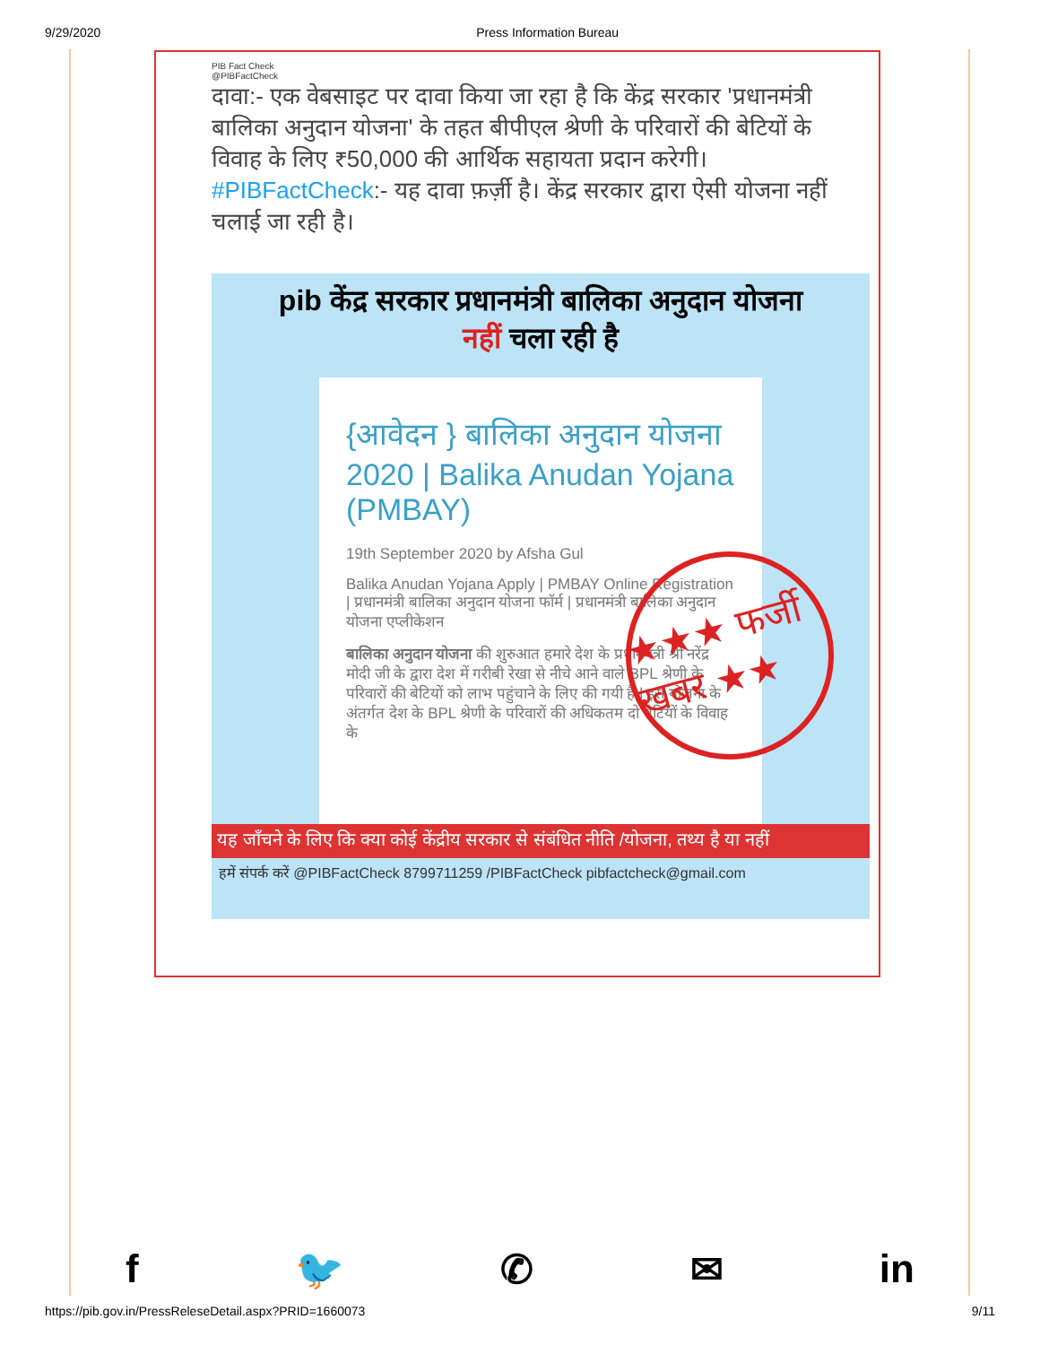9/29/2020 Press Information Bureau
PIB Fact Check
@PIBFactCheck
दावा:- एक वेबसाइट पर दावा किया जा रहा है कि केंद्र सरकार 'प्रधानमंत्री बालिका अनुदान योजना' के तहत बीपीएल श्रेणी के परिवारों की बेटियों के विवाह के लिए ₹50,000 की आर्थिक सहायता प्रदान करेगी।#PIBFactCheck:- यह दावा फ़र्ज़ी है। केंद्र सरकार द्वारा ऐसी योजना नहीं चलाई जा रही है।
pib केंद्र सरकार प्रधानमंत्री बालिका अनुदान योजना
नहीं चला रही है
{आवेदन } बालिका अनुदान योजना 2020 | Balika Anudan Yojana (PMBAY)
19th September 2020 by Afsha Gul
Balika Anudan Yojana Apply | PMBAY Online Registration | प्रधानमंत्री बालिका अनुदान योजना फॉर्म | प्रधानमंत्री बालिका अनुदान योजना एप्लीकेशन
बालिका अनुदान योजना की शुरुआत हमारे देश के प्रधानमंत्री श्री नरेंद्र मोदी जी के द्वारा देश में गरीबी रेखा से नीचे आने वाले BPL श्रेणी के परिवारों की बेटियों को लाभ पहुंचाने के लिए की गयी है | इस योजना के अंतर्गत देश के BPL श्रेणी के परिवारों की अधिकतम दो बेटियों के विवाह के
★★★ फर्जी खबर ★★
यह जाँचने के लिए कि क्या कोई केंद्रीय सरकार से संबंधित नीति /योजना, तथ्य है या नहीं
हमें संपर्क करें @PIBFactCheck 8799711259 /PIBFactCheck pibfactcheck@gmail.com
f 🐦 ✆ ✉ in
https://pib.gov.in/PressReleseDetail.aspx?PRID=1660073 9/11